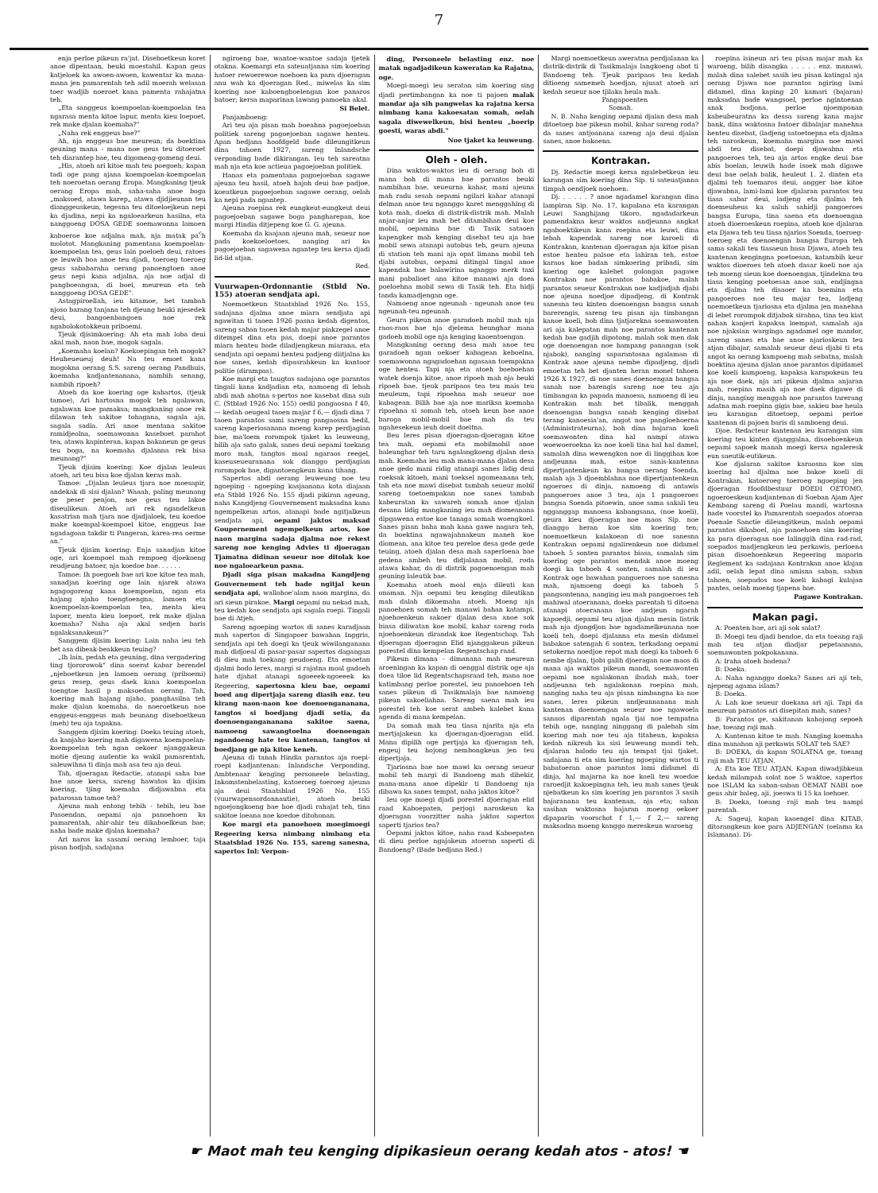7
enja perloe pikeun ra'jat. Diseboetkeun koret anoe dipentaan, beuki moestahil. Kapan geus katjeloek ka awoen-awoen, kawentar ka mana-mana jen pamarentah teh adil moerah welasan toer wadjib noeroet kana pamenta rahajatna teh.
„Eta sanggeus koempoelan-koempoelan tea ngarasa menta kitoe lapur, menta kieu loepoet, rek make djalan koemaha?"
„Naha rek enggeus bae?"
Ah, nja enggeus bae meureun; da boektina geuning mana - mana noe geus teu ditoeroet teh diarantep bae, teu digomeng-gomeng deui.
„His, atoeh ari kitoe mah teu poegoeh; kapan tadi oge pang ajana koempoelan-koempoelan teh noeroetan oerang Eropa. Mangkaning tjeuk oerang Eropa mah, saha-saha anoe boga „maksoed, atawa karep„ atawa djidjieunan teu dianggeuskeun, tegesna teu ditoeloejkeun nepi ka djadina, nepi ka ngaloearkeun hasilna, eta nanggoeng DOSA GEDE soemawonna lamoen kaboeroe koe adjalna mah, nja matak pa<sup>c</sup>h molotot. Mangkaning pamentana koempoelan-koempoelan tea, geus lain poeloeh deui, ratoes ge leuwih boa anoe teu djadi, toeroeg toeroeg geus sababaraha oerang panoengtoen anoe geus nepi kana adjalna, aja noe adjal di pangboeangan, di boei, meureun eta teh nanggoeng DOSA GEDE".
Astagpiroellah, ieu kitamoe, bet tambah njoso barang tanjana teh djeung beuki njesedek deui, bangoenbangoen noe rek ngabolokotokkeun priboemi.
Tjeuk djisimkoering: Ah eta mah loba deui akal mah, naon bae, mogok sagala.
„Koemaha koelan? Koekoepingan teh mogok? Heuheueueuj deuh! Na teu emoet kana mogokna oerang S.S. sareng oerang Pandhuis, koemaha kadjantenanana, nambih senang, nambih ripoeh?
Atoeh da koe koering oge kahartos, (tjeuk tamoe), Ari hartosna mogok teh ngalawan, ngalawan koe pamaksa; mangkaning anoe rek dilawan teh sakitoe tohagana, sagala aja, sagala sadia. Ari anoe mentana sakitoe ramidjeolna, soemawonna kaseboet parahot tea, atawa kapinteran, kapan bakaneun ge geus teu boga, na koemaha djalanna rek bisa meunang?"
Tjeuk djisim koering: Koe djalan leuleus atoeh, ari teu bisa koe djalan keras mah.
Tamoe: „Djalan leuleus tjara noe moesapir, andekak di sisi djalan? Waaah, paling meunang ge peser penjon, noe geus teu lakoe diseulikeun. Atoeh ari rek ngandelkeun kasatrian mah tjara noe djadjaloek, teu koedoe make koempal-koempoel kitoe, enggeus bae ngadagoan takdir ti Pangeran, karea-rea oerme an."
Tjeuk djisim koering: Enja sanadjan kitoe oge, ari koempoel mah rempoeg djoekoeng reudjeung batoer, nja koedoe bae. . . . . .
Tamoe: Ih poegoeh bae ari koe kitoe tea mah, sanadjan koering oge lain njarek atawa ngagogoreng kana koempoelan, ngan eta hajang njaho toengtoengna; lamoen eta koempoelan-koempoelan tea, menta kieu lapoer, menta kieu loepoet, rek make djalan koemaha? Naha aja akal sedjen baris ngalaksanakeun?"
Sanggem djisim koering: Lain naha ieu teh bet asa dibeak-beakkeun teuing?
„Ih lain, pedah eta geuning, dina vergadering ting tjororowok" dina soerat kabar berendel „njeboetkeun jen lamoen oerang (priboemi) geus resep, geus daek kana koempoelan toengtoe hasil p maksoedan oerang. Tah, koering mah hajang njaho, panghasilna teh make djalan koemaha. da noeroetkeun noe enggeus-enggeus mah beunang diseboetkeun (meh) teu aja tapakna.
Sanggem djisim koering: Doeka teuing atoeh, da kanjaho koering mah digawena koempoelan-koempoelan teh ngan oekoer njanggakeun motie djeung audentie ka wakil pamarentah, saleuwihna ti dinja mah asa teu aja deui.
Tah, djoeragan Redactie, atanapi saha bae bae anoe kersa, sareng hawatos ka djisim koering, tjing koemaha didjawabna eta patarosan tamoe teh?
Ajeuna mah entong tebih - tebih, ieu bae Pasoendan, oepami aja panoehoen ka pamarentah, ahir-ahir teu dikaboelkeun bae; naha bade make djalan koemaha?
Ari naros ka sasami oerang lemboer, taja pisan hodjah, sadajana
ngiroeng bae, wantoe-wantoe sadaja tjetek otakna. Koemargi eta sateuatjanna sim koering hatoer rewoerewoe noehoen ka para djoeragan anu wah ka djoeragan Red., miwelas ka sim koering noe kaboengboelengan koe panaros batoer; kersa maparinan lawang pamoeka akal.
Si Belet.
Panjamboeng:
Ari teu aja pisan mah boeahna pagoejoeban politiek sareng pagoejoeban sagawe henteu. Apan bedjana hoofdgeld bade dileungitkeun dina tahoen 1927, sareng Inlandsche verponding bade dikirangan. Ieu teh sareatna mah nja eta koe actieua pagoejoeban politiek.
Hanas eta pamentana pagoejoeban sagawe ajeuna teu hasil, atoeh hajoh deui bae padjoe, koeatkeun pagoejoeban sagawe oerang, oelah ka nepi pada ngantep.
Ajeuna roepina rek eungkeut-eungkeut deui pagoejoeban sagawe boga pangharepan, koe margi Hindia ditjepeng koe G. G. ajeuna.
Koemaha da kaajaan ajeuna mah, seueur noe pada koekoeloetoes, nanging ari ka pagoejoeban sagawena ngantep teu kersa djadi lid-lid atjan.
Red.
Vuurwapen-Ordonnantie (Stbld No. 155) atoeran sendjata api.
Noemoetkeun Staatsblad 1926 No. 155, sadajana djalma anoe miara sendjata api ngawitan ti taoen 1926 pasna kedah digentos, sareng saban taoen kedah majar piakzegel anoe ditempel dina eta pas, doepi anoe parantos miara henteu bade diladjengkeun miarana, eta sendjata api oepami henteu padjeng diitjalna ka noe sanes, kedah dipasrahkeun ka kantoor politie (dirampas).
Koe margi eta taugtos sadajana oge parantos tingali kana kadjadian eta, namoeng di lebah abdi mah ahotna s-pertos noe kasebat dina sub C. (Stblad 1926 No. 155) oedil pangaosna f 40,— kedah oeugeal taoen majar f 6,— djadi dina 7 taoen parantos sami sareng pangaosna bedil, sareng kaperiosanana moeng karep perdjagian bae, ma'loem rorompok tjaket ka leuweung, bilih aja sato galak, sanes deui oepami toekang moro mah, tangtos moal ngaraos reegel, kaseuseueuranana sok dianggo perdjagian rorompok bae, digantoengkeun kana tihang.
Sapertos abdi oerang leuweung noe teu ngoeping - ngoeping kasjaanana kota diajaan eta Stbld 1926 No. 155 djadi pikiran ageung, naha Kangdjeng Gouvernement maksadna kana ngempelkeun artos, atanapi bade ngitjalkeun sendjata api, oepami jaktos maksad Goupernement ngempelkeun artos, koe naon margina sadaja djalma noe rekest sareng noe kenging Advies ti djoeragan Tjamatna didinan seueur noe ditolak koe noe ngaloearkeun pasna.
Djadi siga pisan makadna Kangdjeng Gouvernement teh bade ngitjal keun sendjata api, wallohoe'alam naon margina, da ari sieun pirakoe. Margi oepami nu nekad mah, teu kedah koe sendjata api sagala roepi. Tingali bae di Atjeh.
Sareng ngoeping wartos di sanes karadjaan mah sapertos di Singapoer bawahan Inggris, sendjata api teh doegi ka tjeuk wiwilanganana mah didjoeal di pasar-pasar sapertos dagangan di dieu mah toekang geudoeng. Eta emoetan djalmi bodo leres, margi si rajatna moal gadoeh hate djahat atanapi ngoeeek-ngoeeek ka Regeering, sapertosna kieu bae, oepami boed ang dipertjaja sareng diasih enz. teu kirang naon-naon koe doenoengananana, tangtos si boedjang djadi setia, da doenoengangananana sakitoe saena, namoeng sawangtoelna doenoengan ngandoeng hate teu kantenan, tangtos si boedjang ge nja kitoe keneh.
Ajeuna di tanah Hindia parantos aja roepi-roepi kadjantenan: Inlandsche Verponding, Ambtenaar kenging personeele belasting, Inkomstenbelasting, katoeroeg toeroeg ajeuna aja deui Staatsblad 1926 No. 155 (vuurwapensordonnautie), atoeh beuki ngoejongkoeng bae hoe djadi rahajat teh, tina sakitoe loeana noe koedoe ditohonan.
Koe margi eta panoehoen moegimoegi Regeering kersa nimbang nimbang eta Staatsblad 1926 No. 155, sareng sanesna, sapertos Inl: Verpon-
ding, Personeele belasting enz. noe matak ngadjadikeun kaweratan ka Rajatna, oge.
Moegi-moegi ieu seratan sim koering sing djadi pertimbangan ka noe ti pajoen malak mandar aja sih pangwelas ka rajatna kersa nimbang kana kakoesatan somah, oelah sagala diwewelkeun, bisi henteu „hoerip goesti, waras abdi."
Noe tjaket ka leuweung.
Oleh - oleh.
Dina waktos-waktos ieu di oerang boh di mana boh di mana bae parantos beuki nambihan bae, seueurna kahar, mani ajeuna mah radu sesah oepami ngilari kahar atanapi delman anoe teu nganggo karet menggahing di kota mah, doeka di distrik-distrik mah. Malah anjar-anjar ieu mah bet ditambihan deui koe mobil, oepamina bae di Tasik sataoen kapengker mah kenging disebat teu aja bae mobil sewa atanapi autobus teh, geura ajeuna di station teh mani aja opat limana mobil teh djabi autobus, oepami ditingal tingal anoe kapendak bae balawirina nganggo merk taxi mani pabalioet ana kitoe manawi aja doea poeloehna mobil sewa di Tasik teh. Eta hidji tanda kamadjengan oge.
Namoeng anoe ngeunah - ngeunah anoe teu ngeunah-teu ngeunah.
Geura pikeun anoe garadoeh mobil mah nja raos-raos bae nja djelema beunghar mana gadoeh mobil oge nja kenging kaoentoengan.
Mangkaning oerang desa mah anoe teu garadoeh ngan oekoer kabagean keboelna, soemawonna ngagadoehan ngasaan toempakna oge henteu. Tapi nja eta atoeh boeboehan watek doenja kitoe, anoe ripoeh mah nja beuki ripoeh bae, tjeuk paripaos tea teu mais teu meuleum, tapi ripoehna mah seueur noe kabagean. Bilih bae aja noe mariksa koemaha ripoehna si somah teh, atoeh keun bae anoe baroga mobil-mobil bae mah da teu ngahesekeun ieuh doeit doeitna.
Beu leres pisan djoeragan-djoeragan kitoe tea mah, oepami eta mobilmobil anoe baleunghar teh taru ngalangkoeng djalan desa mah. Koemaha ieu mah mana-mana djalan desa anoe gedo mani ridig atanapi sanes lidig deui roeksak kitoeh, mani toeksel ngomeanana teh, tah eta noe mawi disebat tambah seueur mobil sareng toetoempakan noe sanes tambah kabeuratan ka sawareh somah anoe djalan desana lidig mangkaning ieu mah diomeanana dipgawena estoe koe tanaga somah woengkoel. Sanes pisan baha mah kana gawe nagara teh, da boektina ngawajahnakeun maneh koe diomean, ana kitoe teu pereloe desa gede gede teuing, atoeh djalan desa mah saperloena bae gedena ambeh teu didjalanan mobil, roda atawa kahar, da di distrik pagoenoengan mah geuning laleutik bae.
Koemaha atoeh moal enja dileuti kan onaman. Nja oepami teu kenging dileutikan mah dalah dikoemaha atoeh. Moeng aja panoehoen somah teh manawi bahan katampi, njoehoenkeun sakoer djalan desa anoe sok biasa diliwatan koe mobil, kahar sareng roda njoehoenkeun dirandak koe Regentschap. Tah djoeragan djoeragan Elid njanggakeun pikeun porestel dina kempelan Regentschap raad.
Pikeun dimana - dimanana mah meureun aroeningan ka kapan di oenggal distrik oge aja doea tiloe lid Regentschapsraad teh, mana noe katimbang perloe porestel, ieu panoehoen teh sanes pikeun di Tasikmalaja bae namoeng pikeun sakoeliahna. Sareng saena mah ieu porestel teh koe serat ambeh kalebet kana agenda di mana kempelan.
Da somah mah teu tiasa njarita nja eta mertjajakeun ka djoeragan-djoeragan elid. Mana dipilih oge pertjaja ka djoeragan teh, engeuj teu hojong nembongkeun jen teu dipertjaja.
Tjariosna bae noe mawi ka oerang seueur mobil teh margi di Bandoeng mah dihekir, mana-mana anoe dipekir ti Bandoeng nja dibawa ka sanes tempat, naha jaktos kitoe?
Ieu oge moegi djadi porestel djoeragan elid raad Kaboepaten, perjogi naroskeun ka djoeragan voorzitter naha jaktos sapertos saperti tjarios tea?
Oepami jaktos kitoe, naha raad Kaboepaten di dieu perloe ngajakeun atoeran saperti di Bandoeng? (Bade bedjana Red.)
Margi noemoetkeun aweratna perdjalanan ka distrik-distrik di Tasikmalaja langkoeng abot ti Bandoeng teh. Tjeuk paripaos tea kedah ditioeng samemeh hoedjan, njusat atoeh ari kedah seueur noe tjilaka heula mah.
Pangapoenten
Somah.
N. B. Naha kenging oepami djalan desa mah ditoetoep bae pikeun mobil, kahar sareng roda? da sanes antjoanana sareng aja deui djalan sanes, anoe bakoena.
Kontrakan.
Dj. Redactie moegi kersa ngalebetkeun ieu karangan sim koering dina Sip. ti sateuatjanna timpah oendjoek noehoen.
Dj. . . . . . ? anoe ngadamel karangan dina lampiran Sip. No. 17, kapalana eta karangan Leuwi Sanghijang tikoro, ngadadarkeun pamendakna keur waktos andjeunna angkat ngaboektikeun kana roepina eta leuwi, dina lebah kapendak sareng noe karoeli di Kontrakan, kantenan djoeragan nja kitoe pisan estoe henteu palsoe eta lahiran teh, estoe karaos koe badan simkoering pribadi, sim koering oge kalebet golongan pagawe Kontrakan noe parantos babakoe, malah parantos seueur Kontrakan noe kadjadjah djabi noe ajeuna noedjoe dipadjeng, di Kontrak sanesna teu kinten doenoengan bangsa sanah barerengis, sareng teu pisan aja timbangan kanoe koeli, boh dina tjatjarekna soemawonten ari aja kalepatan mah noe parantos kantenan kedah bae gadjih dipotong, malah sok men dak oge doenoengan noe hampang panangan (sok njabok), nanging saparantosna ngalaman di Kontrak anoe ajeuna nembe dipadjeng, djadi emoetan teh bet djanten heran monel tahoen 1926 X 1927, di noe sanes doenoengan bangsa sanah noe barengis sareng noe teu aja timbangan ka papada manoesa, namoeng di ieu Kontrakan mah bet tibalik, menggah doenoengan bangsa sanah kenging disebat terang kanoesia'an, angot noe pangloehoerna (Administrateurna), boh dina bajaran koeli soemawonten dina hal nampi atawa woewoeroekna ka noe koeli tina hal hal damel, samalah dina wewengkon noe di linggihan koe andjeunna mah, estoe sanis-kantenna dipertjantenkeun ka bangsa oerang Soenda, malah aja 3 djoemblahna noe dipertjantenkeun ngoeroes di dinja, namoeng di antawis pangoeroes anoe 3 tea, aja 1 pangoeroes bangsa Soenda pitoewin, anoe sama sakali teu ngganggap manoesa kabangsana, (noe koeli), geura kieu djoeragan noe maos Sip. noe dianggo heran koe sim koering ten; noemoetkeun kalakoean di noe sanesna Kontrakan oepami ngalirenkeun noe didamel taboeh 5 sonten parantos biasa, samalah sim koering oge parantos mendak anoe moeng doegi ka taboeh 4 sonten, samalah di ieu Kontrak oge bawahan pangoeroes noe sanesna mah, njamoeng doegi ka taboeh 5 pangsontenna, nanging ieu mah pangoeroes teh mahiwal atoeranana, doeka parentah ti ditoena atanapi atoeranana koe andjeun ngarah kapoedji, oepami teu atjan djalan mesin listrik mah nja djongdjon bae ngadamelkeunana noe koeli teh, doepi djalanna eta mesin didamel babakoe satengah 6 sonten, terkadang oepami setokerna noedjoe repot mah doegi ka taboeh 6 nembe djalan, tjobi galih djoeragan noe maos di mana aja waktos pikeun mandi, soemawonten oepami noe ngalakonan ibadah mah, toer andjeunna teh ngalakonan roepina mah, nanging naha teu aja pisan nimbangna ka noe sanes, leres pikeun andjeunnanana mah kantenan doenoengan seueur noe ngawoela sanaos diparentah ngala tjai noe tempatna tebih oge, nanging ninggang di palebah sim koering mah noe teu aja titaheun, kapaksa kedah nikreuh ka sisi leuweung mandi teh, djalaran balodo teu aja tempat tjai tjaket, sadajana ti eta sim koering ngoeping wartos ti babatoeran anoe parantos lami didamel di dinja, hal majarna ka noe koeli teu woedoe raroedjit kakoepingna teh, ieu mah sanes tjeuk njebatkeun ka sim koering jen parantos 3 sasih bajaranana teu kantenan, nja eta; saban sasihan waktosna bajaran moeng oekoer dipaparin voorschot f 1,— f 2,— sareng maksadna moeng kanggo mereskeun waroeng
roepina isineun ari teu pisan majar mah ka waroeng, bilih disangka . . . . . enz. manawi, malah dina salebet sasih ieu pisan katingal aja oerang Djawa noe parantos ngiring lami didamel, dina kaping 20 kamari (bajaran) maksadna bade wangsoel, perloe ngintoenan anak bodjona, perloe njoemponan kabeubeuratna ka dessa sareng kana majar bank, dina waktosna batoer dibalajar manehna henteu disebat, (ladjeng satoetoepna eta djalma teh naroskeun, koemaha margina noe mawi abdi teu disebat, doepi djawabna eta pangoeroes teh, teu aja artos engke deui bae abis boelan, leuwih hade isoek mah digawe deui bae oelah balik, heuleut 1. 2. dinten eta djalmi teh toemaros deui, angger bae kitoe djawabna, lami-lami koe djalaran parantos teu tiasa sabar deui, ladjeng eta djalma teh doemeuheus ka saluh sahidji pangoeroes bangsa Europa, tina saena eta doenoengan atoeh dioeroeskeun roepina, atoeh koe djalaran eta Djawa teh teu tiasa njarios Soenda, toeroeg-toeroeg eta doenoengan bangsa Europa teh sama sakali teu tiasaeun basa Djawa, atoeh teu kantenan kengingna poetoesan, katambih keur waktos dioeroes teh atoeh dasar koeli noe aja teh moeng sieun koe doenoengan, tjindekna teu tiasa kenging poetoesan anoe sah, endjingna eta djalma teh disaoer ka boemina eta pangoeroes noe teu majar tea, ladjeng noemoetkeun tjariosna eta djalma jen manehna di lebet rorompok ditjabok sirahna, tina teu kiat nahan kanjeri kapaksa loempat, samalah aja noe njaksian warginga ngadamel oge mandor, sareng sanes eta bae anoe njarioskeun teu atjan dibajar, samalah seueur deui djabi ti eta angot ka oerang kampoeng mah sebatna, malah boektina ajeuna djalan anoe parantos dipidamel koe koeli kampoeng, kapaksa karapokeun teu aja noe daek, nja ari pikeun djalma anjaran mah, roepina masih aja noe daek digawe di dinja, nanging menggah noe parantos tarerang adatna mah roepina gigis bae, sakieu bae heula ieu karangan ditoetoep, oepami perloe kantenan di pajoen baris di samboeng deui.
Djoe. Redacteur kantenan ieu karangan sim koering teu kinten djanggalna, disoehoenkeun oepami sapoek manah moegi kersa ngaleresk eun saeutik-eutikeun.
Koe djalaran sakitoe karaosna koe sim koering hal djalma noe bakoe koeli di Kontrakan, katoeroeg toeroeg ngoeping jen djoeragan Hoofdbestuur BOEDI OETOMO, ngoeroeskeun kadjantenan di Soeban Ajam Ajer Kembang sareng di Poelau mandi, wartosna bade voorstel ka Pamarentah soepados atoeran Poenale Sanctie dileungitkeun, malah oepami parantos dikaboel, aja panoehoen sim koering ka para djoeragan noe lalinggih dina rad-rad, soepados madjengkeun ieu perkawis, perloena pisan disoehoenkeun Regeering maparin Reglement ka sadajana Kontrakan anoe klajan adil, oelah lepat dina amisna saban, saban tahoen, soepados noe koeli kabagi kulajan pantes, oelah moeng tjapena bae.
Pagawe Kontrakan.
Makan pagi.
A: Poenten bae, ari aji sok salat?
B: Moegi teu djadi bendoe, da eta toeang raji mah teu atjan diadjar pepetaanana, soemawonten pokpokanana.
A: Iraha atoeh badena?
B: Doeka.
A: Naha nganggo doeka? Sanes ari aji teh, njepeng agama islam?
B: Doeka.
A: Lah koe seueur doekana ari aji. Tapi da meureun parantos ari disepitan mah, sanes?
B: Parantos ge, sakitanan kahojong sepoeh bae, toeang raji mah.
A: Kantenan kitoe te mah. Nanging koemaha dina manahan aji perkawis SOLAT teh SAE?
B: DOEKA, da kapan SOLATNA ge, toeang raji mah TEU ATJAN.
A: Eta koe TEU ATJAN. Kapan diwadjibkeun kedah milampah solat noe 5 waktoe, sapertos noe ISLAM ka saban-saban OEMAT NABI noe geus ahir baleg, aji, joeswa ti 15 ka loehoer.
B: Doeka, toeang raji mah teu nampi parentah.
A: Sageuj, kapan kaoengel dina KITAB, ditorangkeun koe para ADJENGAN (oelama ka Islamana). Di-
☛ Maot mah teu kenging dipikasieun oerang kedah atos - atos! ☚